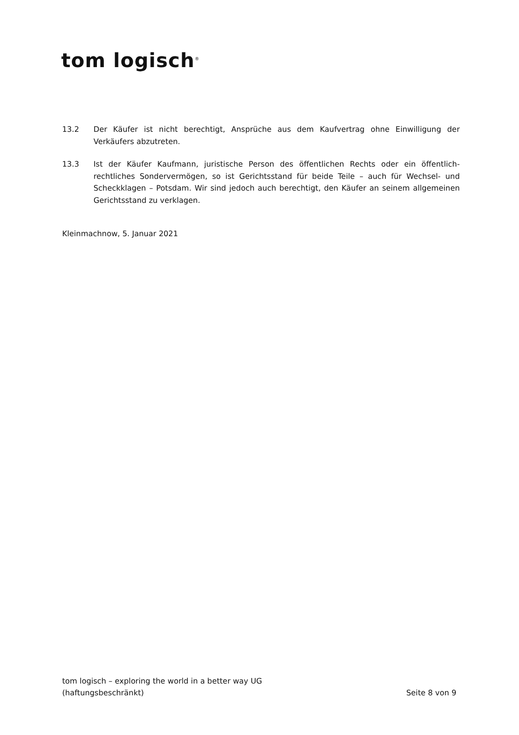tom logisch<sup>®</sup>
13.2 Der Käufer ist nicht berechtigt, Ansprüche aus dem Kaufvertrag ohne Einwilligung der Verkäufers abzutreten.
13.3 Ist der Käufer Kaufmann, juristische Person des öffentlichen Rechts oder ein öffentlich-rechtliches Sondervermögen, so ist Gerichtsstand für beide Teile – auch für Wechsel- und Scheckklagen – Potsdam. Wir sind jedoch auch berechtigt, den Käufer an seinem allgemeinen Gerichtsstand zu verklagen.
Kleinmachnow, 5. Januar 2021
tom logisch – exploring the world in a better way UG
(haftungsbeschränkt)
Seite 8 von 9